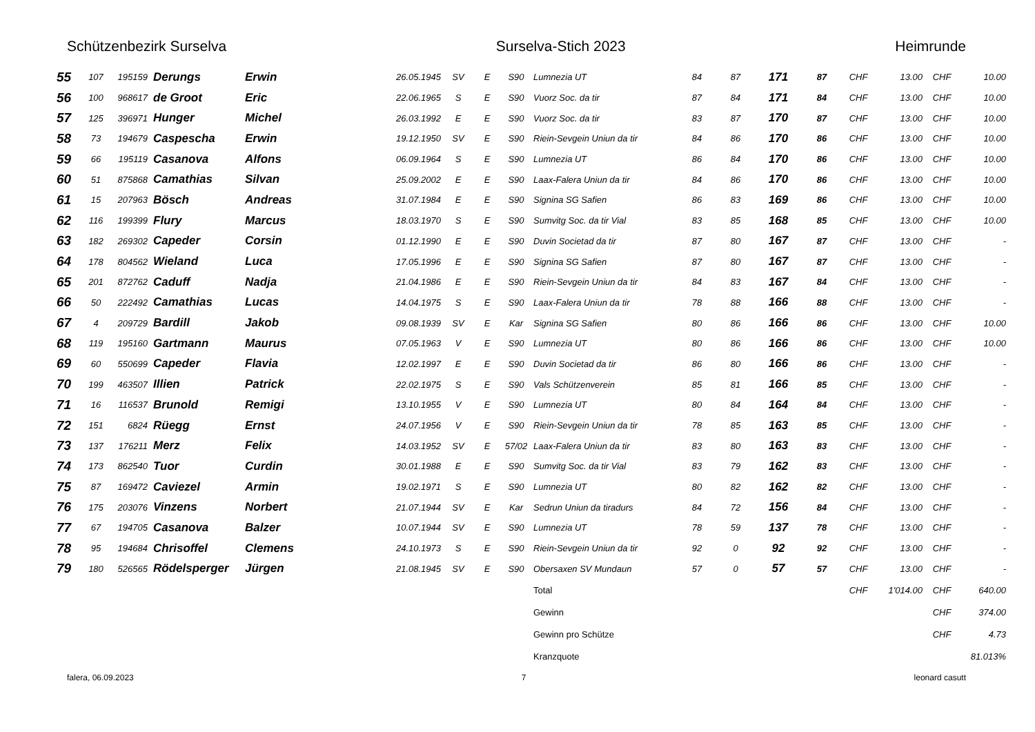Schützenbezirk Surselva Surselva-Stich 2023 Heimrunde
| 55 | 107 | 195159 | Derungs | Erwin | 26.05.1945 | SV | E | S90 | Lumnezia UT | 84 | 87 | 171 | 87 | CHF | 13.00 | CHF | 10.00 |
| 56 | 100 | 968617 | de Groot | Eric | 22.06.1965 | S | E | S90 | Vuorz Soc. da tir | 87 | 84 | 171 | 84 | CHF | 13.00 | CHF | 10.00 |
| 57 | 125 | 396971 | Hunger | Michel | 26.03.1992 | E | E | S90 | Vuorz Soc. da tir | 83 | 87 | 170 | 87 | CHF | 13.00 | CHF | 10.00 |
| 58 | 73 | 194679 | Caspescha | Erwin | 19.12.1950 | SV | E | S90 | Riein-Sevgein Uniun da tir | 84 | 86 | 170 | 86 | CHF | 13.00 | CHF | 10.00 |
| 59 | 66 | 195119 | Casanova | Alfons | 06.09.1964 | S | E | S90 | Lumnezia UT | 86 | 84 | 170 | 86 | CHF | 13.00 | CHF | 10.00 |
| 60 | 51 | 875868 | Camathias | Silvan | 25.09.2002 | E | E | S90 | Laax-Falera Uniun da tir | 84 | 86 | 170 | 86 | CHF | 13.00 | CHF | 10.00 |
| 61 | 15 | 207963 | Bösch | Andreas | 31.07.1984 | E | E | S90 | Signina SG Safien | 86 | 83 | 169 | 86 | CHF | 13.00 | CHF | 10.00 |
| 62 | 116 | 199399 | Flury | Marcus | 18.03.1970 | S | E | S90 | Sumvitg Soc. da tir Vial | 83 | 85 | 168 | 85 | CHF | 13.00 | CHF | 10.00 |
| 63 | 182 | 269302 | Capeder | Corsin | 01.12.1990 | E | E | S90 | Duvin Societad da tir | 87 | 80 | 167 | 87 | CHF | 13.00 | CHF | - |
| 64 | 178 | 804562 | Wieland | Luca | 17.05.1996 | E | E | S90 | Signina SG Safien | 87 | 80 | 167 | 87 | CHF | 13.00 | CHF | - |
| 65 | 201 | 872762 | Caduff | Nadja | 21.04.1986 | E | E | S90 | Riein-Sevgein Uniun da tir | 84 | 83 | 167 | 84 | CHF | 13.00 | CHF | - |
| 66 | 50 | 222492 | Camathias | Lucas | 14.04.1975 | S | E | S90 | Laax-Falera Uniun da tir | 78 | 88 | 166 | 88 | CHF | 13.00 | CHF | - |
| 67 | 4 | 209729 | Bardill | Jakob | 09.08.1939 | SV | E | Kar | Signina SG Safien | 80 | 86 | 166 | 86 | CHF | 13.00 | CHF | 10.00 |
| 68 | 119 | 195160 | Gartmann | Maurus | 07.05.1963 | V | E | S90 | Lumnezia UT | 80 | 86 | 166 | 86 | CHF | 13.00 | CHF | 10.00 |
| 69 | 60 | 550699 | Capeder | Flavia | 12.02.1997 | E | E | S90 | Duvin Societad da tir | 86 | 80 | 166 | 86 | CHF | 13.00 | CHF | - |
| 70 | 199 | 463507 | Illien | Patrick | 22.02.1975 | S | E | S90 | Vals Schützenverein | 85 | 81 | 166 | 85 | CHF | 13.00 | CHF | - |
| 71 | 16 | 116537 | Brunold | Remigi | 13.10.1955 | V | E | S90 | Lumnezia UT | 80 | 84 | 164 | 84 | CHF | 13.00 | CHF | - |
| 72 | 151 | 6824 | Rüegg | Ernst | 24.07.1956 | V | E | S90 | Riein-Sevgein Uniun da tir | 78 | 85 | 163 | 85 | CHF | 13.00 | CHF | - |
| 73 | 137 | 176211 | Merz | Felix | 14.03.1952 | SV | E | 57/02 | Laax-Falera Uniun da tir | 83 | 80 | 163 | 83 | CHF | 13.00 | CHF | - |
| 74 | 173 | 862540 | Tuor | Curdin | 30.01.1988 | E | E | S90 | Sumvitg Soc. da tir Vial | 83 | 79 | 162 | 83 | CHF | 13.00 | CHF | - |
| 75 | 87 | 169472 | Caviezel | Armin | 19.02.1971 | S | E | S90 | Lumnezia UT | 80 | 82 | 162 | 82 | CHF | 13.00 | CHF | - |
| 76 | 175 | 203076 | Vinzens | Norbert | 21.07.1944 | SV | E | Kar | Sedrun Uniun da tiradurs | 84 | 72 | 156 | 84 | CHF | 13.00 | CHF | - |
| 77 | 67 | 194705 | Casanova | Balzer | 10.07.1944 | SV | E | S90 | Lumnezia UT | 78 | 59 | 137 | 78 | CHF | 13.00 | CHF | - |
| 78 | 95 | 194684 | Chrisoffel | Clemens | 24.10.1973 | S | E | S90 | Riein-Sevgein Uniun da tir | 92 | 0 | 92 | 92 | CHF | 13.00 | CHF | - |
| 79 | 180 | 526565 | Rödelsperger | Jürgen | 21.08.1945 | SV | E | S90 | Obersaxen SV Mundaun | 57 | 0 | 57 | 57 | CHF | 13.00 | CHF | - |
| | | | | | | | | | Total | | | | | CHF | 1'014.00 | CHF | 640.00 |
| | | | | | | | | | Gewinn | | | | | | | CHF | 374.00 |
| | | | | | | | | | Gewinn pro Schütze | | | | | | | CHF | 4.73 |
| | | | | | | | | | Kranzquote | | | | | | | | 81.013% |
falera, 06.09.2023 7 leonard casutt